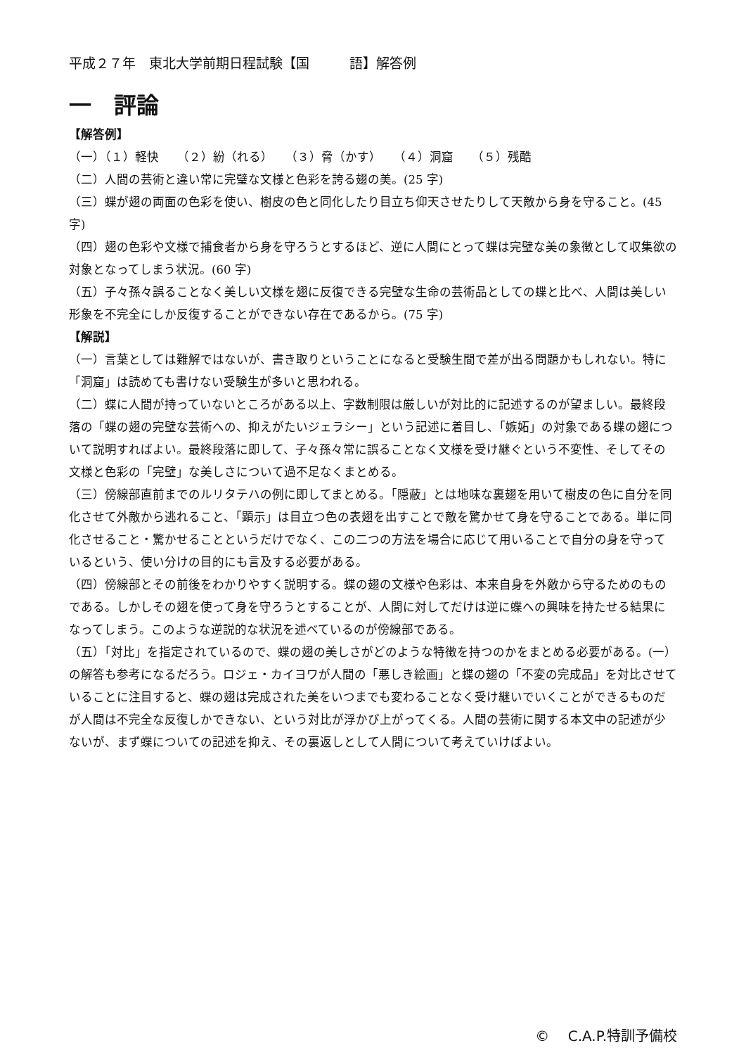平成２７年　東北大学前期日程試験【国　　　語】解答例
一　評論
【解答例】
（一）（１）軽快　　（２）紛（れる）　　（３）脅（かす）　　（４）洞窟　　（５）残酷
（二）人間の芸術と違い常に完璧な文様と色彩を誇る翅の美。(25 字)
（三）蝶が翅の両面の色彩を使い、樹皮の色と同化したり目立ち仰天させたりして天敵から身を守ること。(45 字)
（四）翅の色彩や文様で捕食者から身を守ろうとするほど、逆に人間にとって蝶は完璧な美の象徴として収集欲の対象となってしまう状況。(60 字)
（五）子々孫々誤ることなく美しい文様を翅に反復できる完璧な生命の芸術品としての蝶と比べ、人間は美しい形象を不完全にしか反復することができない存在であるから。(75 字)
【解説】
（一）言葉としては難解ではないが、書き取りということになると受験生間で差が出る問題かもしれない。特に「洞窟」は読めても書けない受験生が多いと思われる。
（二）蝶に人間が持っていないところがある以上、字数制限は厳しいが対比的に記述するのが望ましい。最終段落の「蝶の翅の完璧な芸術への、抑えがたいジェラシー」という記述に着目し、「嫉妬」の対象である蝶の翅について説明すればよい。最終段落に即して、子々孫々常に誤ることなく文様を受け継ぐという不変性、そしてその文様と色彩の「完璧」な美しさについて過不足なくまとめる。
（三）傍線部直前までのルリタテハの例に即してまとめる。「隠蔽」とは地味な裏翅を用いて樹皮の色に自分を同化させて外敵から逃れること、「顕示」は目立つ色の表翅を出すことで敵を驚かせて身を守ることである。単に同化させること・驚かせることというだけでなく、この二つの方法を場合に応じて用いることで自分の身を守っているという、使い分けの目的にも言及する必要がある。
（四）傍線部とその前後をわかりやすく説明する。蝶の翅の文様や色彩は、本来自身を外敵から守るためのものである。しかしその翅を使って身を守ろうとすることが、人間に対してだけは逆に蝶への興味を持たせる結果になってしまう。このような逆説的な状況を述べているのが傍線部である。
（五）「対比」を指定されているので、蝶の翅の美しさがどのような特徴を持つのかをまとめる必要がある。(一）の解答も参考になるだろう。ロジェ・カイヨワが人間の「悪しき絵画」と蝶の翅の「不変の完成品」を対比させていることに注目すると、蝶の翅は完成された美をいつまでも変わることなく受け継いでいくことができるものだが人間は不完全な反復しかできない、という対比が浮かび上がってくる。人間の芸術に関する本文中の記述が少ないが、まず蝶についての記述を抑え、その裏返しとして人間について考えていけばよい。
©　 C.A.P.特訓予備校